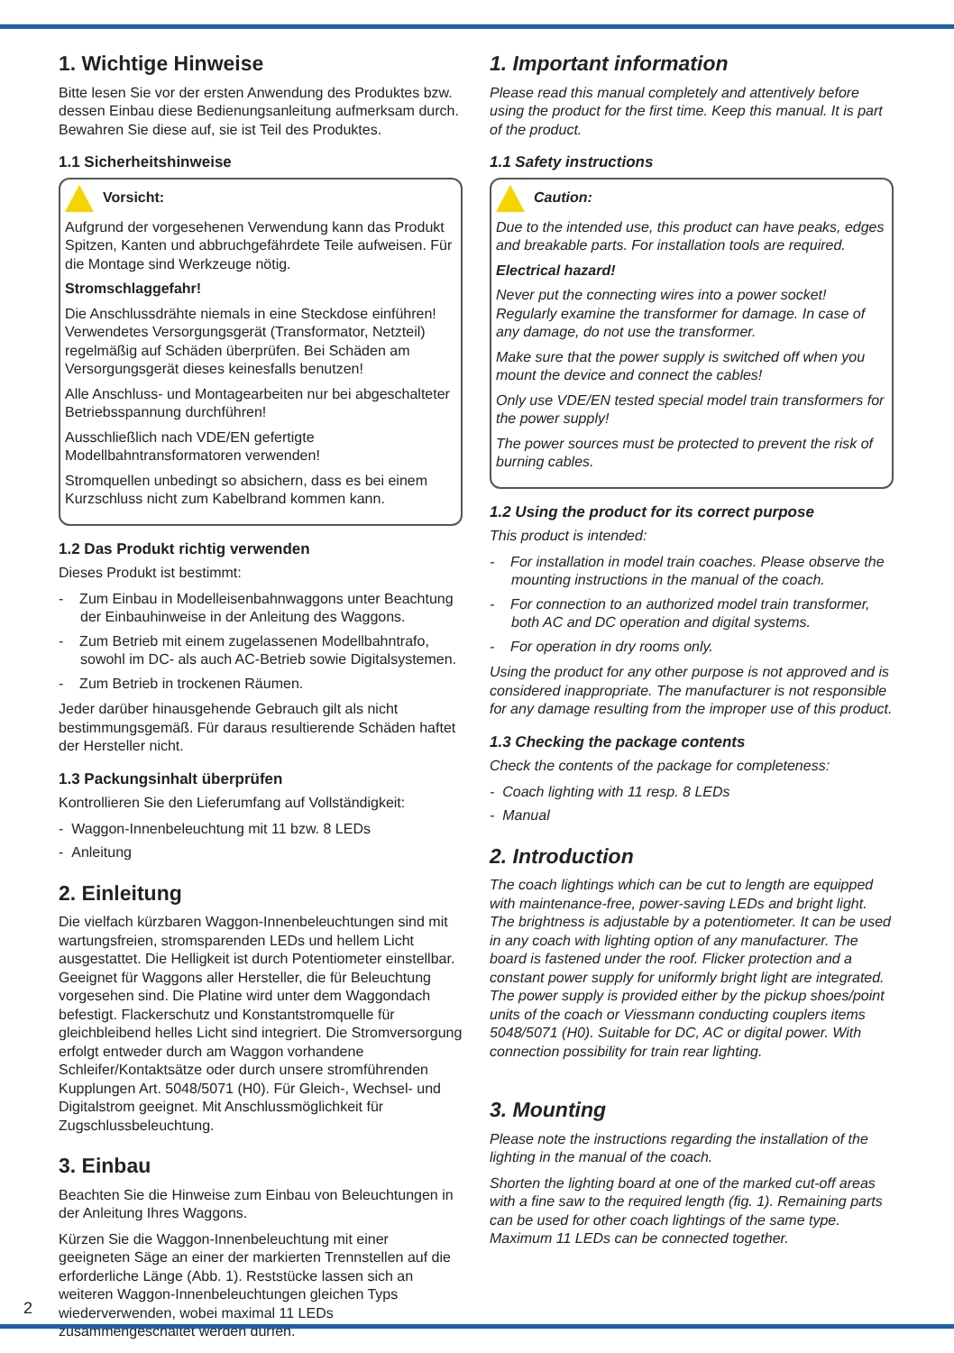1. Wichtige Hinweise
Bitte lesen Sie vor der ersten Anwendung des Produktes bzw. dessen Einbau diese Bedienungsanleitung aufmerksam durch. Bewahren Sie diese auf, sie ist Teil des Produktes.
1.1 Sicherheitshinweise
Vorsicht:
Aufgrund der vorgesehenen Verwendung kann das Produkt Spitzen, Kanten und abbruchgefährdete Teile aufweisen. Für die Montage sind Werkzeuge nötig.
Stromschlaggefahr!
Die Anschlussdrähte niemals in eine Steckdose einführen! Verwendetes Versorgungsgerät (Transformator, Netzteil) regelmäßig auf Schäden überprüfen. Bei Schäden am Versorgungsgerät dieses keinesfalls benutzen!
Alle Anschluss- und Montagearbeiten nur bei abgeschalteter Betriebsspannung durchführen!
Ausschließlich nach VDE/EN gefertigte Modellbahntransformatoren verwenden!
Stromquellen unbedingt so absichern, dass es bei einem Kurzschluss nicht zum Kabelbrand kommen kann.
1.2 Das Produkt richtig verwenden
Dieses Produkt ist bestimmt:
- Zum Einbau in Modelleisenbahnwaggons unter Beachtung der Einbauhinweise in der Anleitung des Waggons.
- Zum Betrieb mit einem zugelassenen Modellbahntrafo, sowohl im DC- als auch AC-Betrieb sowie Digitalsystemen.
- Zum Betrieb in trockenen Räumen.
Jeder darüber hinausgehende Gebrauch gilt als nicht bestimmungsgemäß. Für daraus resultierende Schäden haftet der Hersteller nicht.
1.3 Packungsinhalt überprüfen
Kontrollieren Sie den Lieferumfang auf Vollständigkeit:
- Waggon-Innenbeleuchtung mit 11 bzw. 8 LEDs
- Anleitung
2. Einleitung
Die vielfach kürzbaren Waggon-Innenbeleuchtungen sind mit wartungsfreien, stromsparenden LEDs und hellem Licht ausgestattet. Die Helligkeit ist durch Potentiometer einstellbar. Geeignet für Waggons aller Hersteller, die für Beleuchtung vorgesehen sind. Die Platine wird unter dem Waggondach befestigt. Flackerschutz und Konstantstromquelle für gleichbleibend helles Licht sind integriert. Die Stromversorgung erfolgt entweder durch am Waggon vorhandene Schleifer/Kontaktsätze oder durch unsere stromführenden Kupplungen Art. 5048/5071 (H0). Für Gleich-, Wechsel- und Digitalstrom geeignet. Mit Anschlussmöglichkeit für Zugschlussbeleuchtung.
3. Einbau
Beachten Sie die Hinweise zum Einbau von Beleuchtungen in der Anleitung Ihres Waggons.
Kürzen Sie die Waggon-Innenbeleuchtung mit einer geeigneten Säge an einer der markierten Trennstellen auf die erforderliche Länge (Abb. 1). Reststücke lassen sich an weiteren Waggon-Innenbeleuchtungen gleichen Typs wiederverwenden, wobei maximal 11 LEDs zusammengeschaltet werden dürfen.
1. Important information
Please read this manual completely and attentively before using the product for the first time. Keep this manual. It is part of the product.
1.1 Safety instructions
Caution:
Due to the intended use, this product can have peaks, edges and breakable parts. For installation tools are required.
Electrical hazard!
Never put the connecting wires into a power socket! Regularly examine the transformer for damage. In case of any damage, do not use the transformer.
Make sure that the power supply is switched off when you mount the device and connect the cables!
Only use VDE/EN tested special model train transformers for the power supply!
The power sources must be protected to prevent the risk of burning cables.
1.2 Using the product for its correct purpose
This product is intended:
- For installation in model train coaches. Please observe the mounting instructions in the manual of the coach.
- For connection to an authorized model train transformer, both AC and DC operation and digital systems.
- For operation in dry rooms only.
Using the product for any other purpose is not approved and is considered inappropriate. The manufacturer is not responsible for any damage resulting from the improper use of this product.
1.3 Checking the package contents
Check the contents of the package for completeness:
- Coach lighting with 11 resp. 8 LEDs
- Manual
2. Introduction
The coach lightings which can be cut to length are equipped with maintenance-free, power-saving LEDs and bright light. The brightness is adjustable by a potentiometer. It can be used in any coach with lighting option of any manufacturer. The board is fastened under the roof. Flicker protection and a constant power supply for uniformly bright light are integrated. The power supply is provided either by the pickup shoes/point units of the coach or Viessmann conducting couplers items 5048/5071 (H0). Suitable for DC, AC or digital power. With connection possibility for train rear lighting.
3. Mounting
Please note the instructions regarding the installation of the lighting in the manual of the coach.
Shorten the lighting board at one of the marked cut-off areas with a fine saw to the required length (fig. 1). Remaining parts can be used for other coach lightings of the same type. Maximum 11 LEDs can be connected together.
2